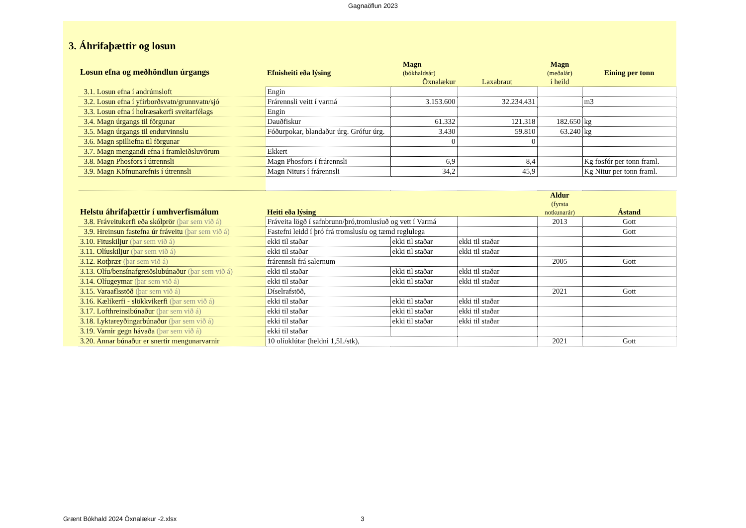Gagnaöflun 2023
3. Áhrifaþættir og losun
| Losun efna og meðhöndlun úrgangs | Efnisheiti eða lýsing | Magn (bókhaldsár) | | Magn (meðalár) | Eining per tonn |
| --- | --- | --- | --- | --- | --- |
| | | Öxnalækur | Laxabraut | í heild | |
| 3.1. Losun efna í andrúmsloft | Engin | | | | |
| 3.2. Losun efna í yfirborðsvatn/grunnvatn/sjó | Frárennsli veitt í varmá | 3.153.600 | 32.234.431 | | m3 |
| 3.3. Losun efna í holræsakerfi sveitarfélags | Engin | | | | |
| 3.4. Magn úrgangs til förgunar | Dauðfiskur | 61.332 | 121.318 | 182.650 | kg |
| 3.5. Magn úrgangs til endurvinnslu | Fóðurpokar, blandaður úrg. Grófur úrg. | 3.430 | 59.810 | 63.240 | kg |
| 3.6. Magn spilliefna til förgunar | | 0 | 0 | | |
| 3.7. Magn mengandi efna í framleiðsluvörum | Ekkert | | | | |
| 3.8. Magn Phosfors í útrennsli | Magn Phosfors í frárennsli | 6,9 | 8,4 | | Kg fosfór per tonn framl. |
| 3.9. Magn Köfnunarefnis í útrennsli | Magn Niturs í frárennsli | 34,2 | 45,9 | | Kg Nitur per tonn framl. |
| Helstu áhrifaþættir í umhverfismálum | Heiti eða lýsing | | | Aldur (fyrsta notkunarár) | Ástand |
| 3.8. Fráveitukerfi eða skólprör (þar sem við á) | Fráveita lögð í safnbrunn/þró,tromlusíuð og vett í Varmá | | | 2013 | Gott |
| 3.9. Hreinsun fastefna úr fráveitu (þar sem við á) | Fastefni leidd í þró frá tromslusíu og tæmd reglulega | | | | Gott |
| 3.10. Fituskiljur (þar sem við á) | ekki til staðar | ekki til staðar | ekki til staðar | | |
| 3.11. Olíuskiljur (þar sem við á) | ekki til staðar | ekki til staðar | ekki til staðar | | |
| 3.12. Rotþrær (þar sem við á) | frárennsli frá salernum | | | 2005 | Gott |
| 3.13. Olíu/bensínafgreiðslubúnaður (þar sem við á) | ekki til staðar | ekki til staðar | ekki til staðar | | |
| 3.14. Olíugeymar (þar sem við á) | ekki til staðar | ekki til staðar | ekki til staðar | | |
| 3.15. Varaaflsstöð (þar sem við á) | Díselrafstöð, | | | 2021 | Gott |
| 3.16. Kælikerfi - slökkvikerfi (þar sem við á) | ekki til staðar | ekki til staðar | ekki til staðar | | |
| 3.17. Lofthreinsibúnaður (þar sem við á) | ekki til staðar | ekki til staðar | ekki til staðar | | |
| 3.18. Lyktareyðingarbúnaður (þar sem við á) | ekki til staðar | ekki til staðar | ekki til staðar | | |
| 3.19. Varnir gegn hávaða (þar sem við á) | ekki til staðar | | | | |
| 3.20. Annar búnaður er snertir mengunarvarnir | 10 olíuklútar (heldni 1,5L/stk), | | | 2021 | Gott |
Grænt Bókhald 2024 Öxnalækur -2.xlsx 3